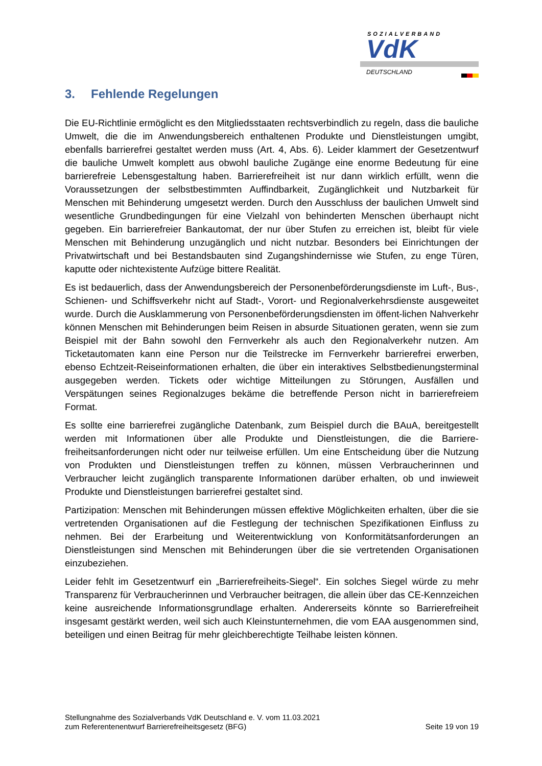SOZIALVERBAND
VdK
DEUTSCHLAND
3. Fehlende Regelungen
Die EU-Richtlinie ermöglicht es den Mitgliedsstaaten rechtsverbindlich zu regeln, dass die bauliche Umwelt, die die im Anwendungsbereich enthaltenen Produkte und Dienstleistungen umgibt, ebenfalls barrierefrei gestaltet werden muss (Art. 4, Abs. 6). Leider klammert der Gesetzentwurf die bauliche Umwelt komplett aus obwohl bauliche Zugänge eine enorme Bedeutung für eine barrierefreie Lebensgestaltung haben. Barrierefreiheit ist nur dann wirklich erfüllt, wenn die Voraussetzungen der selbstbestimmten Auffindbarkeit, Zugänglichkeit und Nutzbarkeit für Menschen mit Behinderung umgesetzt werden. Durch den Ausschluss der baulichen Umwelt sind wesentliche Grundbedingungen für eine Vielzahl von behinderten Menschen überhaupt nicht gegeben. Ein barrierefreier Bankautomat, der nur über Stufen zu erreichen ist, bleibt für viele Menschen mit Behinderung unzugänglich und nicht nutzbar. Besonders bei Einrichtungen der Privatwirtschaft und bei Bestandsbauten sind Zugangshindernisse wie Stufen, zu enge Türen, kaputte oder nichtexistente Aufzüge bittere Realität.
Es ist bedauerlich, dass der Anwendungsbereich der Personenbeförderungsdienste im Luft-, Bus-, Schienen- und Schiffsverkehr nicht auf Stadt-, Vorort- und Regionalverkehrsdienste ausgeweitet wurde. Durch die Ausklammerung von Personenbeförderungsdiensten im öffent-lichen Nahverkehr können Menschen mit Behinderungen beim Reisen in absurde Situationen geraten, wenn sie zum Beispiel mit der Bahn sowohl den Fernverkehr als auch den Regionalverkehr nutzen. Am Ticketautomaten kann eine Person nur die Teilstrecke im Fernverkehr barrierefrei erwerben, ebenso Echtzeit-Reiseinformationen erhalten, die über ein interaktives Selbstbedienungsterminal ausgegeben werden. Tickets oder wichtige Mitteilungen zu Störungen, Ausfällen und Verspätungen seines Regionalzuges bekäme die betreffende Person nicht in barrierefreiem Format.
Es sollte eine barrierefrei zugängliche Datenbank, zum Beispiel durch die BAuA, bereitgestellt werden mit Informationen über alle Produkte und Dienstleistungen, die die Barriere-freiheitsanforderungen nicht oder nur teilweise erfüllen. Um eine Entscheidung über die Nutzung von Produkten und Dienstleistungen treffen zu können, müssen Verbraucherinnen und Verbraucher leicht zugänglich transparente Informationen darüber erhalten, ob und inwieweit Produkte und Dienstleistungen barrierefrei gestaltet sind.
Partizipation: Menschen mit Behinderungen müssen effektive Möglichkeiten erhalten, über die sie vertretenden Organisationen auf die Festlegung der technischen Spezifikationen Einfluss zu nehmen. Bei der Erarbeitung und Weiterentwicklung von Konformitätsanforderungen an Dienstleistungen sind Menschen mit Behinderungen über die sie vertretenden Organisationen einzubeziehen.
Leider fehlt im Gesetzentwurf ein „Barrierefreiheits-Siegel“. Ein solches Siegel würde zu mehr Transparenz für Verbraucherinnen und Verbraucher beitragen, die allein über das CE-Kennzeichen keine ausreichende Informationsgrundlage erhalten. Andererseits könnte so Barrierefreiheit insgesamt gestärkt werden, weil sich auch Kleinstunternehmen, die vom EAA ausgenommen sind, beteiligen und einen Beitrag für mehr gleichberechtigte Teilhabe leisten können.
Stellungnahme des Sozialverbands VdK Deutschland e. V. vom 11.03.2021
zum Referentenentwurf Barrierefreiheitsgesetz (BFG)
Seite 19 von 19